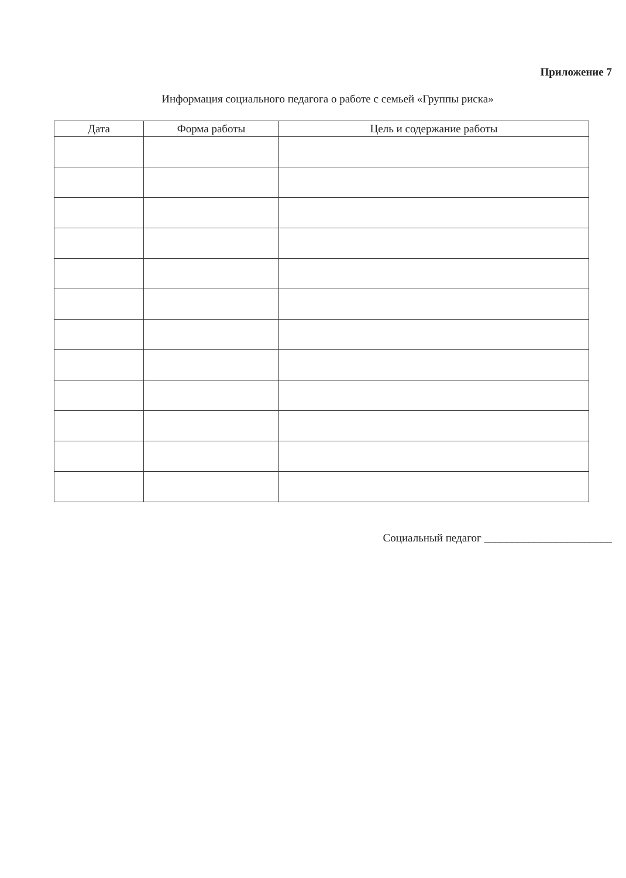Приложение 7
Информация социального педагога о работе с семьей «Группы риска»
| Дата | Форма работы | Цель и содержание работы |
| --- | --- | --- |
Социальный педагог _______________________